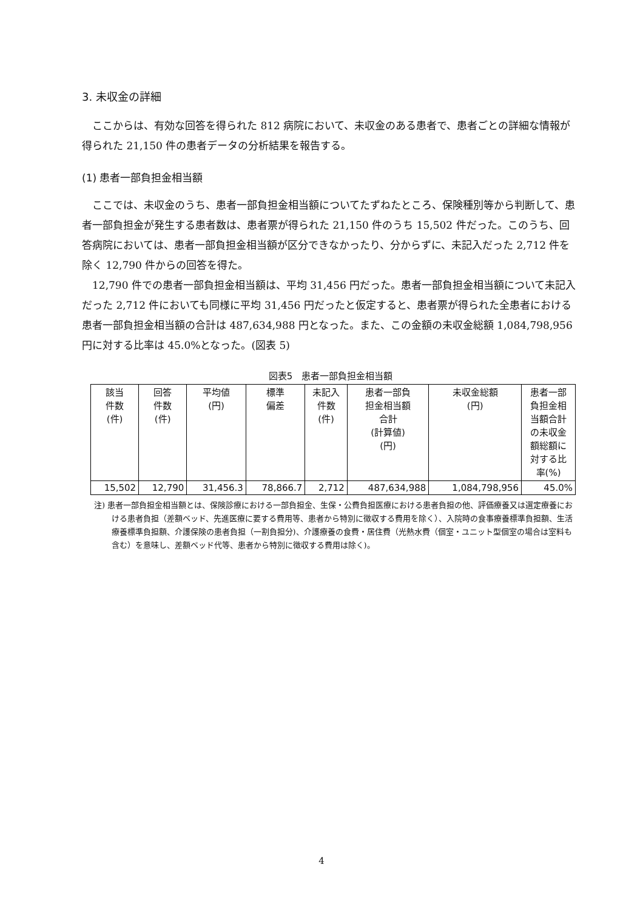3. 未収金の詳細
ここからは、有効な回答を得られた 812 病院において、未収金のある患者で、患者ごとの詳細な情報が得られた 21,150 件の患者データの分析結果を報告する。
(1) 患者一部負担金相当額
ここでは、未収金のうち、患者一部負担金相当額についてたずねたところ、保険種別等から判断して、患者一部負担金が発生する患者数は、患者票が得られた 21,150 件のうち 15,502 件だった。このうち、回答病院においては、患者一部負担金相当額が区分できなかったり、分からずに、未記入だった 2,712 件を除く 12,790 件からの回答を得た。
12,790 件での患者一部負担金相当額は、平均 31,456 円だった。患者一部負担金相当額について未記入だった 2,712 件においても同様に平均 31,456 円だったと仮定すると、患者票が得られた全患者における患者一部負担金相当額の合計は 487,634,988 円となった。また、この金額の未収金総額 1,084,798,956 円に対する比率は 45.0%となった。(図表 5)
図表5　患者一部負担金相当額
| 該当 件数 (件) | 回答 件数 (件) | 平均値 (円) | 標準 偏差 | 未記入 件数 (件) | 患者一部負 担金相当額 合計 (計算値) (円) | 未収金総額 (円) | 患者一部 負担金相 当額合計 の未収金 額総額に 対する比 率(%) |
| --- | --- | --- | --- | --- | --- | --- | --- |
| 15,502 | 12,790 | 31,456.3 | 78,866.7 | 2,712 | 487,634,988 | 1,084,798,956 | 45.0% |
注) 患者一部負担金相当額とは、保険診療における一部負担金、生保・公費負担医療における患者負担の他、評価療養又は選定療養における患者負担（差額ベッド、先進医療に要する費用等、患者から特別に徴収する費用を除く）、入院時の食事療養標準負担額、生活療養標準負担額、介護保険の患者負担（一割負担分)、介護療養の食費・居住費（光熱水費（個室・ユニット型個室の場合は室料も含む）を意味し、差額ベッド代等、患者から特別に徴収する費用は除く)。
4